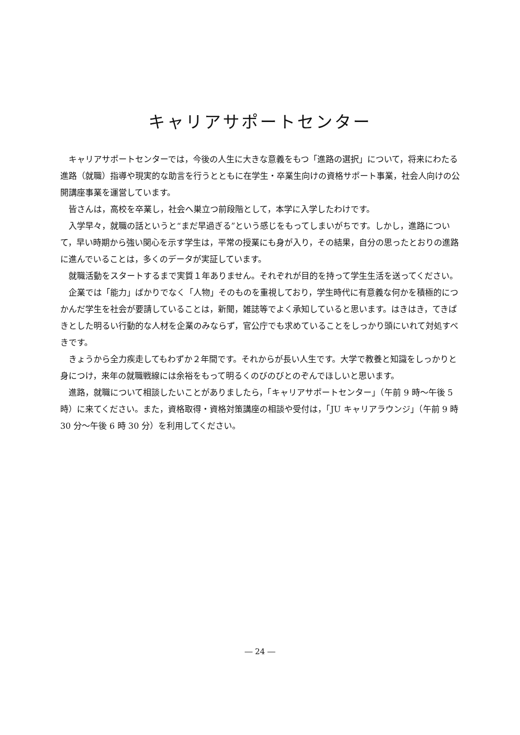キャリアサポートセンター
キャリアサポートセンターでは，今後の人生に大きな意義をもつ「進路の選択」について，将来にわたる進路（就職）指導や現実的な助言を行うとともに在学生・卒業生向けの資格サポート事業，社会人向けの公開講座事業を運営しています。
皆さんは，高校を卒業し，社会へ巣立つ前段階として，本学に入学したわけです。
入学早々，就職の話というと“まだ早過ぎる”という感じをもってしまいがちです。しかし，進路について，早い時期から強い関心を示す学生は，平常の授業にも身が入り，その結果，自分の思ったとおりの進路に進んでいることは，多くのデータが実証しています。
就職活動をスタートするまで実質１年ありません。それぞれが目的を持って学生生活を送ってください。
企業では「能力」ばかりでなく「人物」そのものを重視しており，学生時代に有意義な何かを積極的につかんだ学生を社会が要請していることは，新聞，雑誌等でよく承知していると思います。はきはき，てきぱきとした明るい行動的な人材を企業のみならず，官公庁でも求めていることをしっかり頭にいれて対処すべきです。
きょうから全力疾走してもわずか２年間です。それからが長い人生です。大学で教養と知識をしっかりと身につけ，来年の就職戦線には余裕をもって明るくのびのびとのぞんでほしいと思います。
進路，就職について相談したいことがありましたら，「キャリアサポートセンター」（午前 9 時～午後 5 時）に来てください。また，資格取得・資格対策講座の相談や受付は，「JU キャリアラウンジ」（午前 9 時 30 分～午後 6 時 30 分）を利用してください。
― 24 ―